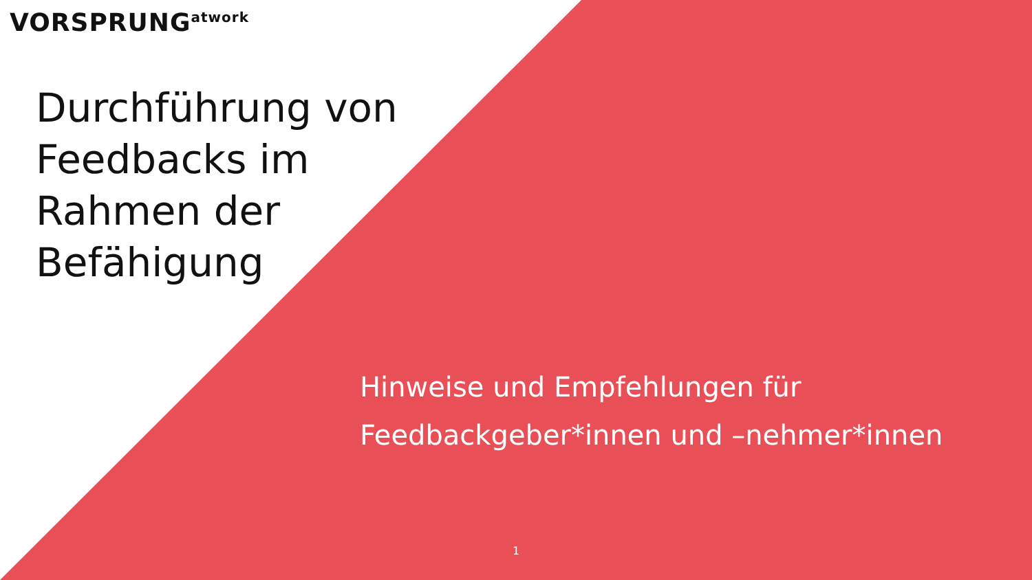VORSPRUNG<sup>atwork</sup>
Durchführung von
Feedbacks im
Rahmen der
Befähigung
Hinweise und Empfehlungen für
Feedbackgeber*innen und –nehmer*innen
1